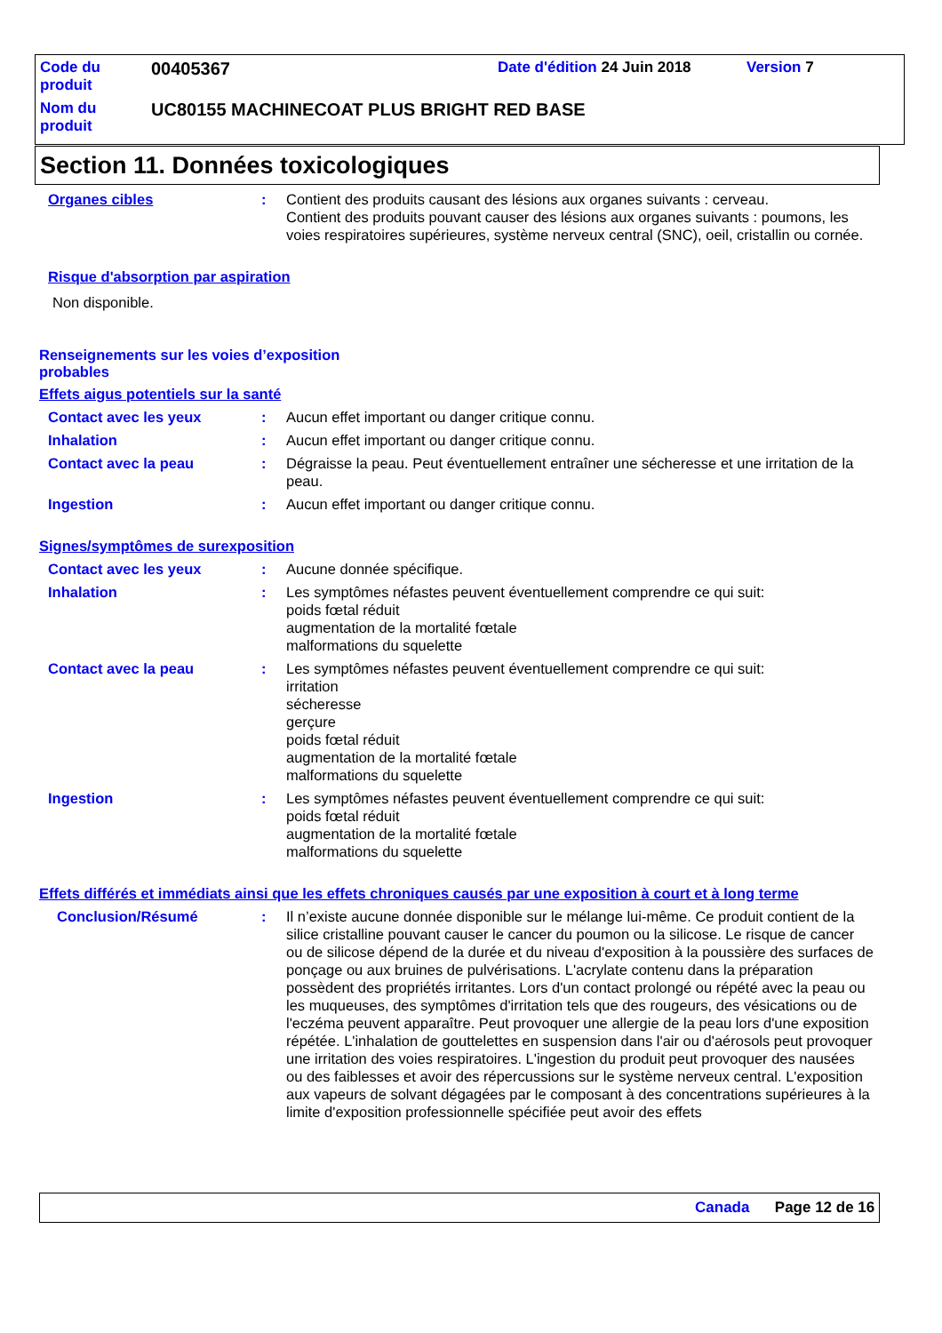| Code du produit | 00405367 | Date d'édition 24 Juin 2018 | Version 7 |
| Nom du produit | UC80155 MACHINECOAT PLUS BRIGHT RED BASE | | |
Section 11. Données toxicologiques
Organes cibles : Contient des produits causant des lésions aux organes suivants : cerveau.
Contient des produits pouvant causer des lésions aux organes suivants : poumons, les voies respiratoires supérieures, système nerveux central (SNC), oeil, cristallin ou cornée.
Risque d'absorption par aspiration
Non disponible.
Renseignements sur les voies d’exposition probables
Effets aigus potentiels sur la santé
Contact avec les yeux : Aucun effet important ou danger critique connu.
Inhalation : Aucun effet important ou danger critique connu.
Contact avec la peau : Dégraisse la peau. Peut éventuellement entraîner une sécheresse et une irritation de la peau.
Ingestion : Aucun effet important ou danger critique connu.
Signes/symptômes de surexposition
Contact avec les yeux : Aucune donnée spécifique.
Inhalation : Les symptômes néfastes peuvent éventuellement comprendre ce qui suit:
poids fœtal réduit
augmentation de la mortalité fœtale
malformations du squelette
Contact avec la peau : Les symptômes néfastes peuvent éventuellement comprendre ce qui suit:
irritation
sécheresse
gerçure
poids fœtal réduit
augmentation de la mortalité fœtale
malformations du squelette
Ingestion : Les symptômes néfastes peuvent éventuellement comprendre ce qui suit:
poids fœtal réduit
augmentation de la mortalité fœtale
malformations du squelette
Effets différés et immédiats ainsi que les effets chroniques causés par une exposition à court et à long terme
Conclusion/Résumé : Il n’existe aucune donnée disponible sur le mélange lui-même. Ce produit contient de la silice cristalline pouvant causer le cancer du poumon ou la silicose. Le risque de cancer ou de silicose dépend de la durée et du niveau d'exposition à la poussière des surfaces de ponçage ou aux bruines de pulvérisations. L'acrylate contenu dans la préparation possèdent des propriétés irritantes. Lors d'un contact prolongé ou répété avec la peau ou les muqueuses, des symptômes d'irritation tels que des rougeurs, des vésications ou de l'eczéma peuvent apparaître. Peut provoquer une allergie de la peau lors d'une exposition répétée. L'inhalation de gouttelettes en suspension dans l'air ou d'aérosols peut provoquer une irritation des voies respiratoires. L'ingestion du produit peut provoquer des nausées ou des faiblesses et avoir des répercussions sur le système nerveux central. L'exposition aux vapeurs de solvant dégagées par le composant à des concentrations supérieures à la limite d'exposition professionnelle spécifiée peut avoir des effets
Canada Page 12 de 16